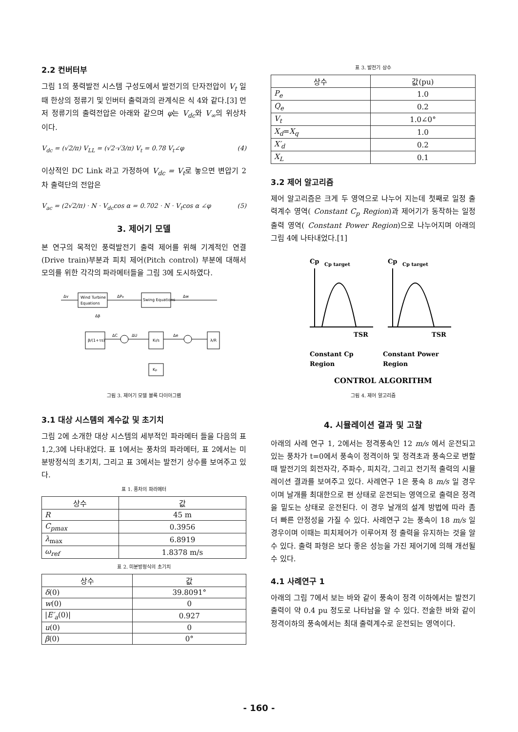2.2 컨버터부
그림 1의 풍력발전 시스템 구성도에서 발전기의 단자전압이 V<sub>t</sub> 일 때 한상의 정류기 및 인버터 출력과의 관계식은 식 4와 같다.[3] 먼저 정류기의 출력전압은 아래와 같으며 φ는 V<sub>dc</sub>와 V<sub>∞</sub>의 위상차 이다.
V<sub>dc</sub> = (√2/π) V<sub>LL</sub> = (√2·√3/π) V<sub>t</sub> = 0.78 V<sub>t</sub>∠φ (4)
이상적인 DC Link 라고 가정하여 V<sub>dc</sub> = V<sub>t</sub>로 놓으면 변압기 2차 출력단의 전압은
V<sub>ac</sub> = (2√2/π) · N · V<sub>dc</sub>cos α = 0.702 · N · V<sub>t</sub>cos α ∠φ (5)
3. 제어기 모델
본 연구의 목적인 풍력발전기 출력 제어를 위해 기계적인 연결(Drive train)부분과 피치 제어(Pitch control) 부분에 대해서 모의를 위한 각각의 파라메터들을 그림 3에 도시하였다.
Wind Turbine
Equations
Swing Equations
Δv
ΔPe
Δw
β/(1+τs)
KI/s
λ/R
Kp
ΔC
ΔU
Δe
Δβ
그림 3. 제어기 모델 블록 다이아그램
3.1 대상 시스템의 계수값 및 초기치
그림 2에 소개한 대상 시스템의 세부적인 파라메터 들을 다음의 표 1,2,3에 나타내었다. 표 1에서는 풍차의 파라메터, 표 2에서는 미분방정식의 초기치, 그리고 표 3에서는 발전기 상수를 보여주고 있다.
표 1. 풍차의 파라메터
| 상수 | 값 |
| --- | --- |
| R | 45 m |
| C<sub>pmax</sub> | 0.3956 |
| λ<sub>max</sub> | 6.8919 |
| ω<sub>ref</sub> | 1.8378 m/s |
표 2. 미분방정식의 초기치
| 상수 | 값 |
| --- | --- |
| δ (0) | 39.8091° |
| w (0) | 0 |
| / E′<sub>a</sub> (0)/ | 0.927 |
| u (0) | 0 |
| β (0) | 0° |
표 3. 발전기 상수
| 상수 | 값(pu) |
| --- | --- |
| P<sub>e</sub> | 1.0 |
| Q<sub>e</sub> | 0.2 |
| V<sub>t</sub> | 1.0∠0° |
| X<sub>d</sub> = X<sub>q</sub> | 1.0 |
| X′<sub>d</sub> | 0.2 |
| X<sub>L</sub> | 0.1 |
3.2 제어 알고리즘
제어 알고리즘은 크게 두 영역으로 나누어 지는데 첫째로 일정 출력계수 영역( Constant C<sub>p</sub> Region)과 제어기가 동작하는 일정 출력 영역( Constant Power Region)으로 나누어지며 아래의 그림 4에 나타내었다.[1]
Cp
Cp target
TSR
Constant Cp
Region
Cp
Cp target
TSR
Constant Power
Region
CONTROL ALGORITHM
그림 4. 제어 알고리즘
4. 시뮬레이션 결과 및 고찰
아래의 사례 연구 1, 2에서는 정격풍속인 12 m/s 에서 운전되고 있는 풍차가 t=0에서 풍속이 정격이하 및 정격초과 풍속으로 변할때 발전기의 회전자각, 주파수, 피치각, 그리고 전기적 출력의 시뮬레이션 결과를 보여주고 있다. 사례연구 1은 풍속 8 m/s 일 경우이며 날개를 최대한으로 편 상태로 운전되는 영역으로 출력은 정격을 밑도는 상태로 운전된다. 이 경우 날개의 설계 방법에 따라 좀 더 빠른 안정성을 가질 수 있다. 사례연구 2는 풍속이 18 m/s 일 경우이며 이때는 피치제어가 이루어져 정 출력을 유지하는 것을 알 수 있다. 출력 파형은 보다 좋은 성능을 가진 제어기에 의해 개선될 수 있다.
4.1 사례연구 1
아래의 그림 7에서 보는 바와 같이 풍속이 정격 이하에서는 발전기 출력이 약 0.4 pu 정도로 나타남을 알 수 있다. 전술한 바와 같이 정격이하의 풍속에서는 최대 출력계수로 운전되는 영역이다.
- 160 -